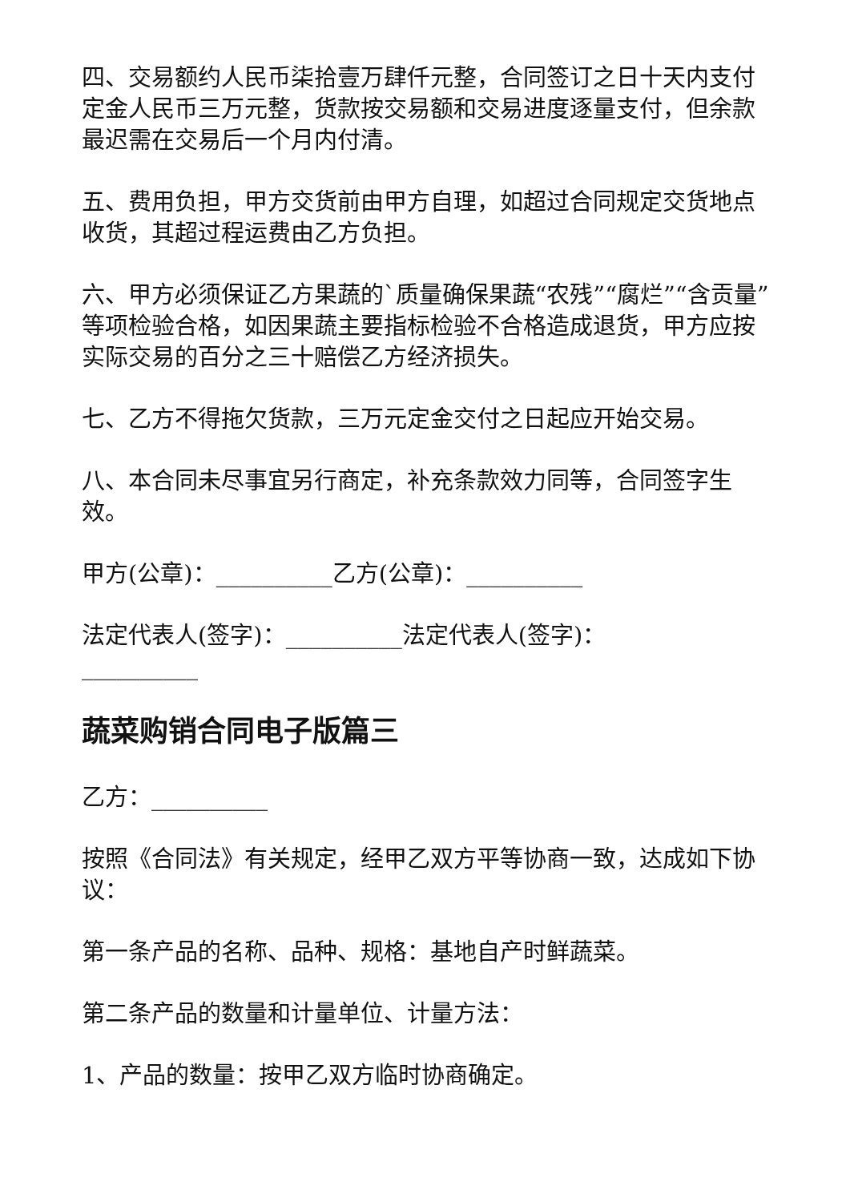四、交易额约人民币柒拾壹万肆仟元整，合同签订之日十天内支付定金人民币三万元整，货款按交易额和交易进度逐量支付，但余款最迟需在交易后一个月内付清。
五、费用负担，甲方交货前由甲方自理，如超过合同规定交货地点收货，其超过程运费由乙方负担。
六、甲方必须保证乙方果蔬的`质量确保果蔬“农残”“腐烂”“含贡量”等项检验合格，如因果蔬主要指标检验不合格造成退货，甲方应按实际交易的百分之三十赔偿乙方经济损失。
七、乙方不得拖欠货款，三万元定金交付之日起应开始交易。
八、本合同未尽事宜另行商定，补充条款效力同等，合同签字生效。
甲方(公章)：__________乙方(公章)：__________
法定代表人(签字)：__________法定代表人(签字)：__________
蔬菜购销合同电子版篇三
乙方：__________
按照《合同法》有关规定，经甲乙双方平等协商一致，达成如下协议：
第一条产品的名称、品种、规格：基地自产时鲜蔬菜。
第二条产品的数量和计量单位、计量方法：
1、产品的数量：按甲乙双方临时协商确定。